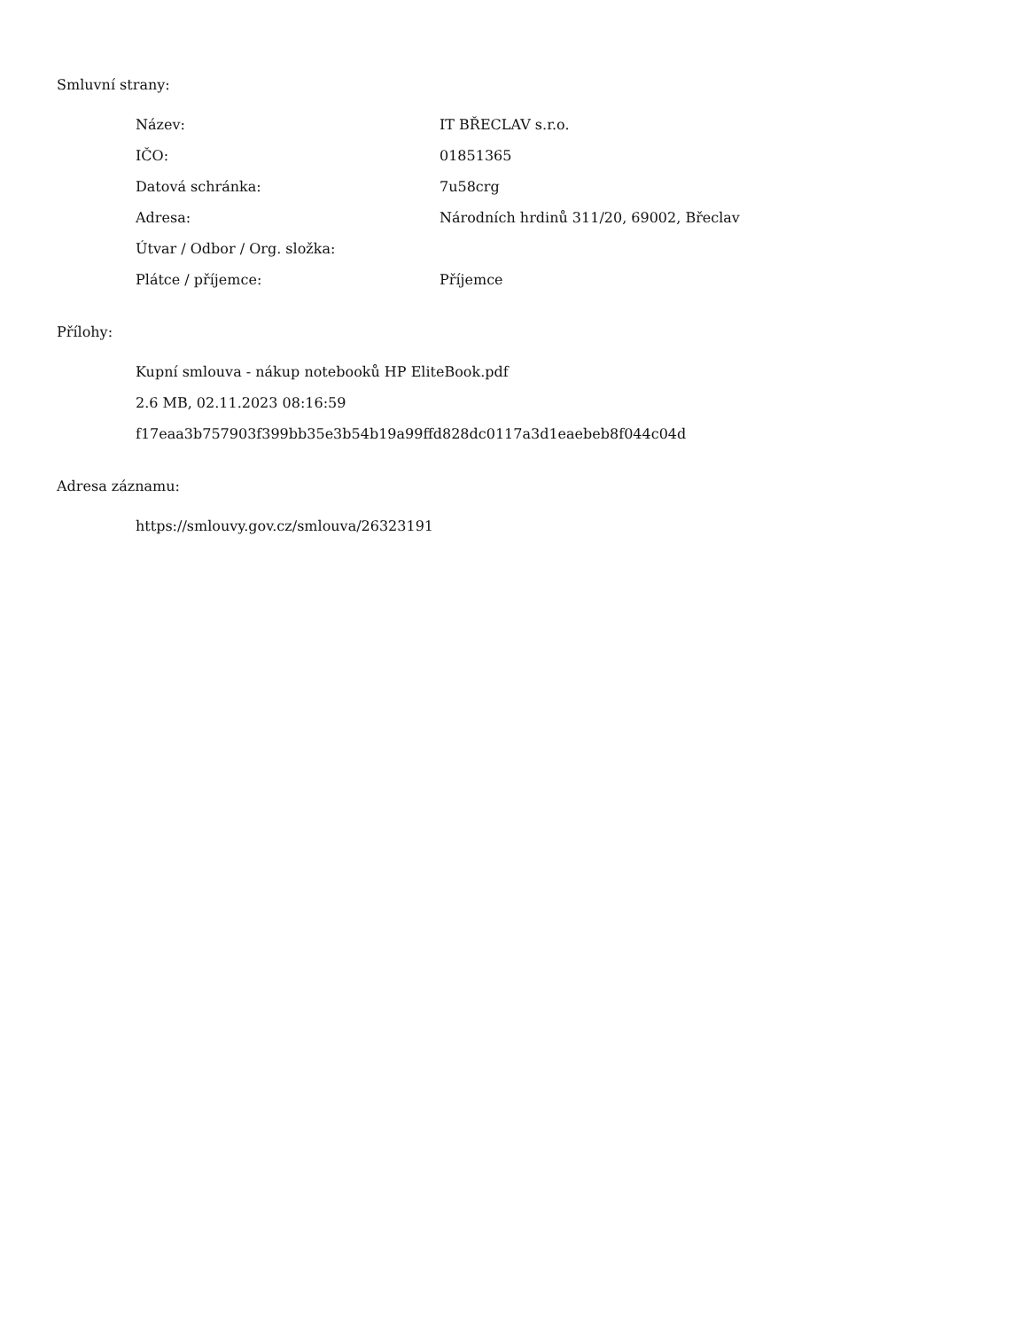Smluvní strany:
| Název: | IT BŘECLAV s.r.o. |
| IČO: | 01851365 |
| Datová schránka: | 7u58crg |
| Adresa: | Národních hrdinů 311/20, 69002, Břeclav |
| Útvar / Odbor / Org. složka: | |
| Plátce / příjemce: | Příjemce |
Přílohy:
Kupní smlouva - nákup notebooků HP EliteBook.pdf
2.6 MB, 02.11.2023 08:16:59
f17eaa3b757903f399bb35e3b54b19a99ffd828dc0117a3d1eaebeb8f044c04d
Adresa záznamu:
https://smlouvy.gov.cz/smlouva/26323191